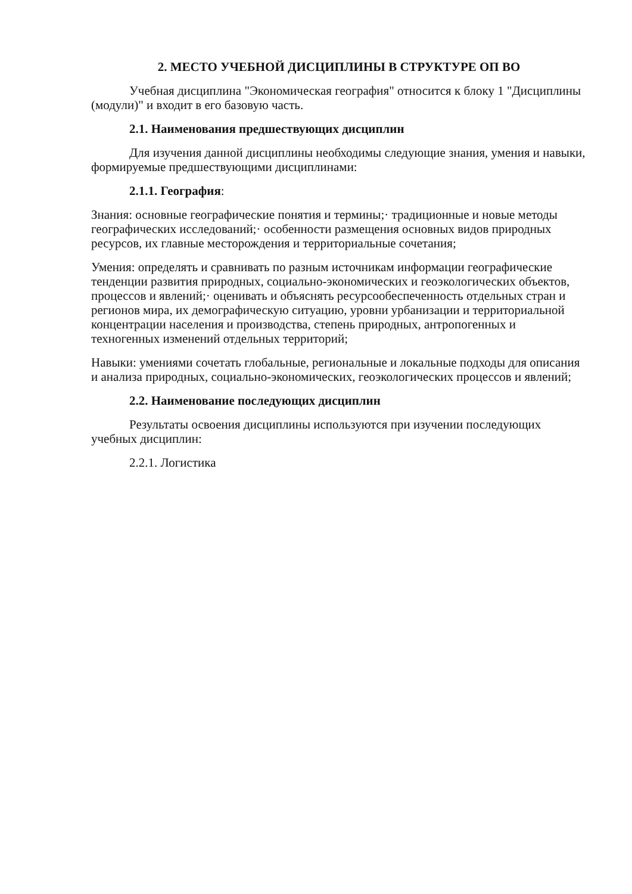2. МЕСТО УЧЕБНОЙ ДИСЦИПЛИНЫ В СТРУКТУРЕ ОП ВО
Учебная дисциплина "Экономическая география" относится к блоку 1 "Дисциплины (модули)" и входит в его базовую часть.
2.1. Наименования предшествующих дисциплин
Для изучения данной дисциплины необходимы следующие знания, умения и навыки, формируемые предшествующими дисциплинами:
2.1.1. География:
Знания: основные географические понятия и термины;· традиционные и новые методы географических исследований;· особенности размещения основных видов природных ресурсов, их главные месторождения и территориальные сочетания;
Умения: определять и сравнивать по разным источникам информации географические тенденции развития природных, социально-экономических и геоэкологических объектов, процессов и явлений;· оценивать и объяснять ресурсообеспеченность отдельных стран и регионов мира, их демографическую ситуацию, уровни урбанизации и территориальной концентрации населения и производства, степень природных, антропогенных и техногенных изменений отдельных территорий;
Навыки: умениями сочетать глобальные, региональные и локальные подходы для описания и анализа природных, социально-экономических, геоэкологических процессов и явлений;
2.2. Наименование последующих дисциплин
Результаты освоения дисциплины используются при изучении последующих учебных дисциплин:
2.2.1. Логистика